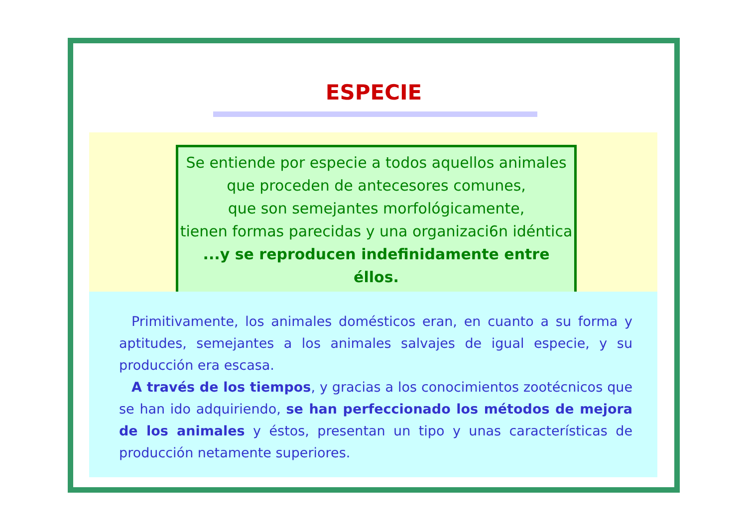ESPECIE
Se entiende por especie a todos aquellos animales
que proceden de antecesores comunes,
que son semejantes morfológicamente,
tienen formas parecidas y una organizaci6n idéntica
...y se reproducen indefinidamente entre éllos.
Primitivamente, los animales domésticos eran, en cuanto a su forma y aptitudes, semejantes a los animales salvajes de igual especie, y su producción era escasa.
A través de los tiempos, y gracias a los conocimientos zootécnicos que se han ido adquiriendo, se han perfeccionado los métodos de mejora de los animales y éstos, presentan un tipo y unas características de producción netamente superiores.